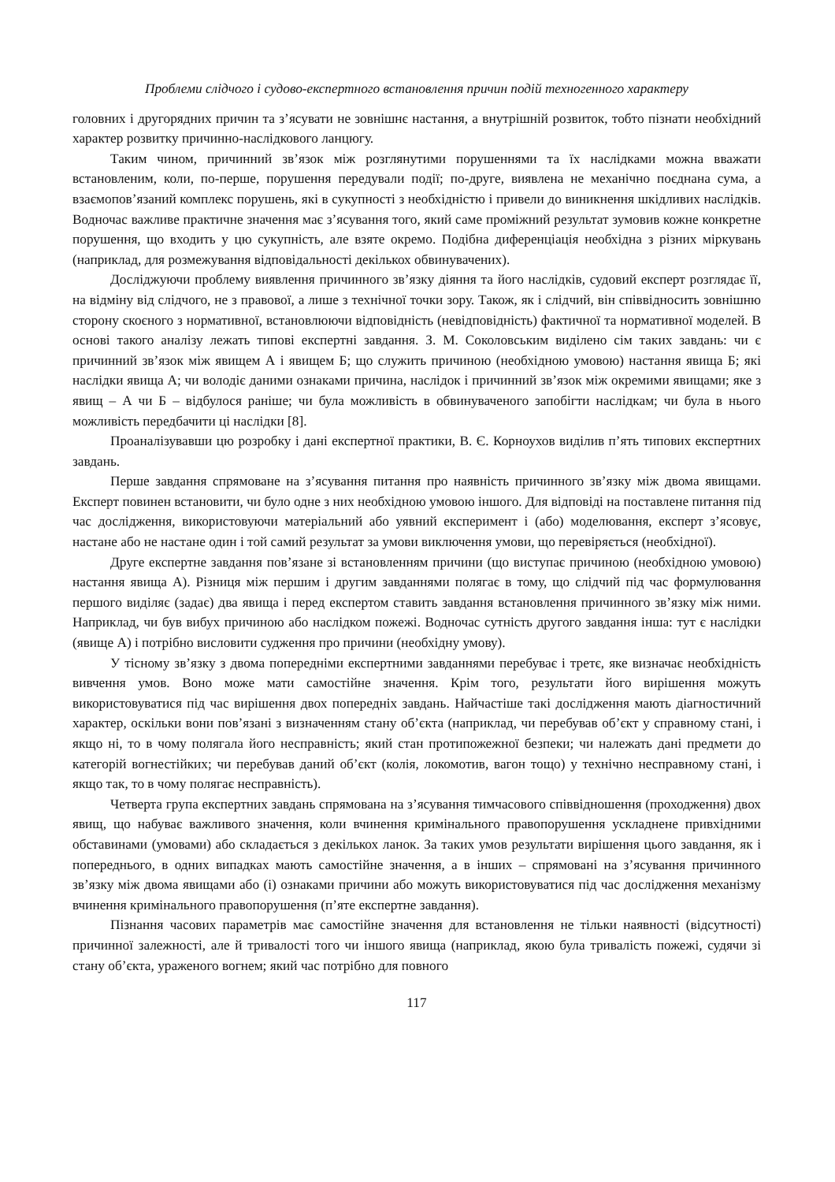Проблеми слідчого і судово-експертного встановлення причин подій техногенного характеру
головних і другорядних причин та з’ясувати не зовнішнє настання, а внутрішній розвиток, тобто пізнати необхідний характер розвитку причинно-наслідкового ланцюгу.
Таким чином, причинний зв’язок між розглянутими порушеннями та їх наслідками можна вважати встановленим, коли, по-перше, порушення передували події; по-друге, виявлена не механічно поєднана сума, а взаємопов’язаний комплекс порушень, які в сукупності з необхідністю і привели до виникнення шкідливих наслідків. Водночас важливе практичне значення має з’ясування того, який саме проміжний результат зумовив кожне конкретне порушення, що входить у цю сукупність, але взяте окремо. Подібна диференціація необхідна з різних міркувань (наприклад, для розмежування відповідальності декількох обвинувачених).
Досліджуючи проблему виявлення причинного зв’язку діяння та його наслідків, судовий експерт розглядає її, на відміну від слідчого, не з правової, а лише з технічної точки зору. Також, як і слідчий, він співвідносить зовнішню сторону скоєного з нормативної, встановлюючи відповідність (невідповідність) фактичної та нормативної моделей. В основі такого аналізу лежать типові експертні завдання. З. М. Соколовським виділено сім таких завдань: чи є причинний зв’язок між явищем А і явищем Б; що служить причиною (необхідною умовою) настання явища Б; які наслідки явища А; чи володіє даними ознаками причина, наслідок і причинний зв’язок між окремими явищами; яке з явищ – А чи Б – відбулося раніше; чи була можливість в обвинуваченого запобігти наслідкам; чи була в нього можливість передбачити ці наслідки [8].
Проаналізувавши цю розробку і дані експертної практики, В. Є. Корноухов виділив п’ять типових експертних завдань.
Перше завдання спрямоване на з’ясування питання про наявність причинного зв’язку між двома явищами. Експерт повинен встановити, чи було одне з них необхідною умовою іншого. Для відповіді на поставлене питання під час дослідження, використовуючи матеріальний або уявний експеримент і (або) моделювання, експерт з’ясовує, настане або не настане один і той самий результат за умови виключення умови, що перевіряється (необхідної).
Друге експертне завдання пов’язане зі встановленням причини (що виступає причиною (необхідною умовою) настання явища А). Різниця між першим і другим завданнями полягає в тому, що слідчий під час формулювання першого виділяє (задає) два явища і перед експертом ставить завдання встановлення причинного зв’язку між ними. Наприклад, чи був вибух причиною або наслідком пожежі. Водночас сутність другого завдання інша: тут є наслідки (явище А) і потрібно висловити судження про причини (необхідну умову).
У тісному зв’язку з двома попередніми експертними завданнями перебуває і третє, яке визначає необхідність вивчення умов. Воно може мати самостійне значення. Крім того, результати його вирішення можуть використовуватися під час вирішення двох попередніх завдань. Найчастіше такі дослідження мають діагностичний характер, оскільки вони пов’язані з визначенням стану об’єкта (наприклад, чи перебував об’єкт у справному стані, і якщо ні, то в чому полягала його несправність; який стан протипожежної безпеки; чи належать дані предмети до категорій вогнестійких; чи перебував даний об’єкт (колія, локомотив, вагон тощо) у технічно несправному стані, і якщо так, то в чому полягає несправність).
Четверта група експертних завдань спрямована на з’ясування тимчасового співвідношення (проходження) двох явищ, що набуває важливого значення, коли вчинення кримінального правопорушення ускладнене привхідними обставинами (умовами) або складається з декількох ланок. За таких умов результати вирішення цього завдання, як і попереднього, в одних випадках мають самостійне значення, а в інших – спрямовані на з’ясування причинного зв’язку між двома явищами або (і) ознаками причини або можуть використовуватися під час дослідження механізму вчинення кримінального правопорушення (п’яте експертне завдання).
Пізнання часових параметрів має самостійне значення для встановлення не тільки наявності (відсутності) причинної залежності, але й тривалості того чи іншого явища (наприклад, якою була тривалість пожежі, судячи зі стану об’єкта, ураженого вогнем; який час потрібно для повного
117